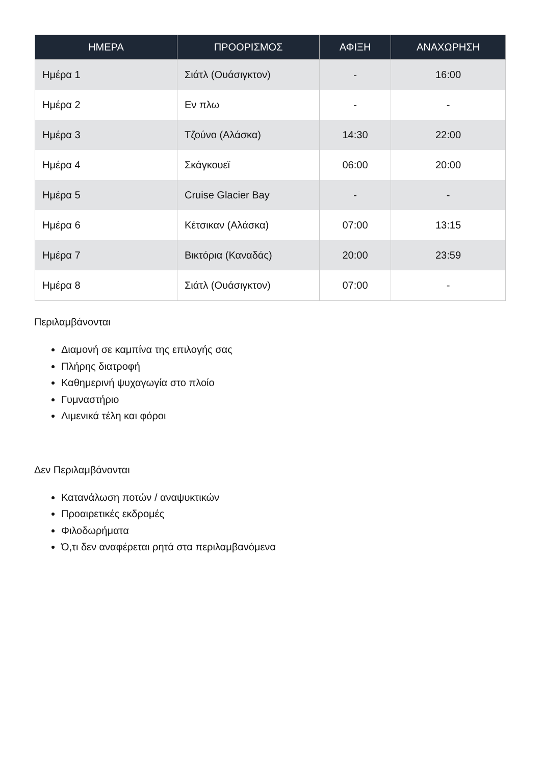| ΗΜΕΡΑ | ΠΡΟΟΡΙΣΜΟΣ | ΑΦΙΞΗ | ΑΝΑΧΩΡΗΣΗ |
| --- | --- | --- | --- |
| Ημέρα 1 | Σιάτλ (Ουάσιγκτον) | - | 16:00 |
| Ημέρα 2 | Εν πλω | - | - |
| Ημέρα 3 | Τζούνο (Αλάσκα) | 14:30 | 22:00 |
| Ημέρα 4 | Σκάγκουεϊ | 06:00 | 20:00 |
| Ημέρα 5 | Cruise Glacier Bay | - | - |
| Ημέρα 6 | Κέτσικαν (Αλάσκα) | 07:00 | 13:15 |
| Ημέρα 7 | Βικτόρια (Καναδάς) | 20:00 | 23:59 |
| Ημέρα 8 | Σιάτλ (Ουάσιγκτον) | 07:00 | - |
Περιλαμβάνονται
Διαμονή σε καμπίνα της επιλογής σας
Πλήρης διατροφή
Καθημερινή ψυχαγωγία στο πλοίο
Γυμναστήριο
Λιμενικά τέλη και φόροι
Δεν Περιλαμβάνονται
Κατανάλωση ποτών / αναψυκτικών
Προαιρετικές εκδρομές
Φιλοδωρήματα
Ό,τι δεν αναφέρεται ρητά στα περιλαμβανόμενα